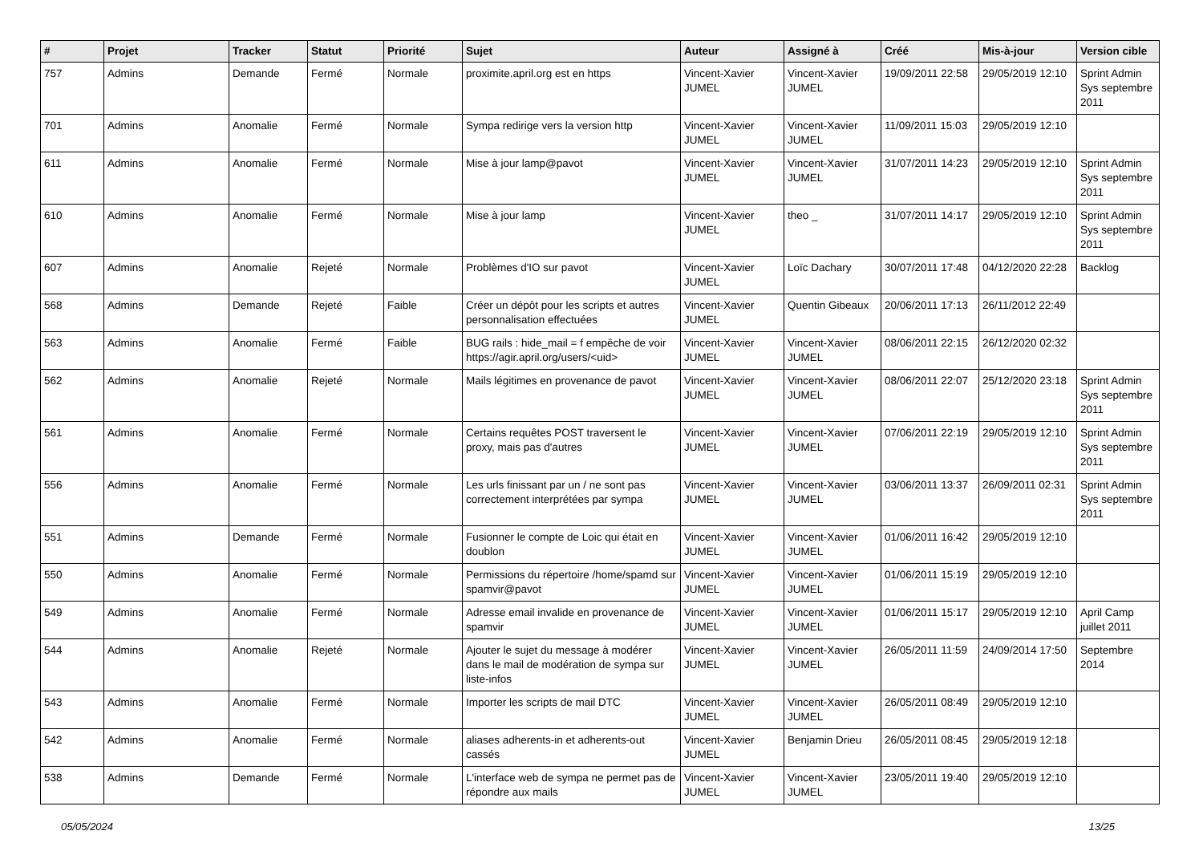| # | Projet | Tracker | Statut | Priorité | Sujet | Auteur | Assigné à | Créé | Mis-à-jour | Version cible |
| --- | --- | --- | --- | --- | --- | --- | --- | --- | --- | --- |
| 757 | Admins | Demande | Fermé | Normale | proximite.april.org est en https | Vincent-Xavier JUMEL | Vincent-Xavier JUMEL | 19/09/2011 22:58 | 29/05/2019 12:10 | Sprint Admin Sys septembre 2011 |
| 701 | Admins | Anomalie | Fermé | Normale | Sympa redirige vers la version http | Vincent-Xavier JUMEL | Vincent-Xavier JUMEL | 11/09/2011 15:03 | 29/05/2019 12:10 | |
| 611 | Admins | Anomalie | Fermé | Normale | Mise à jour lamp@pavot | Vincent-Xavier JUMEL | Vincent-Xavier JUMEL | 31/07/2011 14:23 | 29/05/2019 12:10 | Sprint Admin Sys septembre 2011 |
| 610 | Admins | Anomalie | Fermé | Normale | Mise à jour lamp | Vincent-Xavier JUMEL | theo _ | 31/07/2011 14:17 | 29/05/2019 12:10 | Sprint Admin Sys septembre 2011 |
| 607 | Admins | Anomalie | Rejeté | Normale | Problèmes d'IO sur pavot | Vincent-Xavier JUMEL | Loïc Dachary | 30/07/2011 17:48 | 04/12/2020 22:28 | Backlog |
| 568 | Admins | Demande | Rejeté | Faible | Créer un dépôt pour les scripts et autres personnalisation effectuées | Vincent-Xavier JUMEL | Quentin Gibeaux | 20/06/2011 17:13 | 26/11/2012 22:49 | |
| 563 | Admins | Anomalie | Fermé | Faible | BUG rails : hide_mail = f empêche de voir https://agir.april.org/users/<uid> | Vincent-Xavier JUMEL | Vincent-Xavier JUMEL | 08/06/2011 22:15 | 26/12/2020 02:32 | |
| 562 | Admins | Anomalie | Rejeté | Normale | Mails légitimes en provenance de pavot | Vincent-Xavier JUMEL | Vincent-Xavier JUMEL | 08/06/2011 22:07 | 25/12/2020 23:18 | Sprint Admin Sys septembre 2011 |
| 561 | Admins | Anomalie | Fermé | Normale | Certains requêtes POST traversent le proxy, mais pas d'autres | Vincent-Xavier JUMEL | Vincent-Xavier JUMEL | 07/06/2011 22:19 | 29/05/2019 12:10 | Sprint Admin Sys septembre 2011 |
| 556 | Admins | Anomalie | Fermé | Normale | Les urls finissant par un / ne sont pas correctement interprétées par sympa | Vincent-Xavier JUMEL | Vincent-Xavier JUMEL | 03/06/2011 13:37 | 26/09/2011 02:31 | Sprint Admin Sys septembre 2011 |
| 551 | Admins | Demande | Fermé | Normale | Fusionner le compte de Loic qui était en doublon | Vincent-Xavier JUMEL | Vincent-Xavier JUMEL | 01/06/2011 16:42 | 29/05/2019 12:10 | |
| 550 | Admins | Anomalie | Fermé | Normale | Permissions du répertoire /home/spamd sur spamvir@pavot | Vincent-Xavier JUMEL | Vincent-Xavier JUMEL | 01/06/2011 15:19 | 29/05/2019 12:10 | |
| 549 | Admins | Anomalie | Fermé | Normale | Adresse email invalide en provenance de spamvir | Vincent-Xavier JUMEL | Vincent-Xavier JUMEL | 01/06/2011 15:17 | 29/05/2019 12:10 | April Camp juillet 2011 |
| 544 | Admins | Anomalie | Rejeté | Normale | Ajouter le sujet du message à modérer dans le mail de modération de sympa sur liste-infos | Vincent-Xavier JUMEL | Vincent-Xavier JUMEL | 26/05/2011 11:59 | 24/09/2014 17:50 | Septembre 2014 |
| 543 | Admins | Anomalie | Fermé | Normale | Importer les scripts de mail DTC | Vincent-Xavier JUMEL | Vincent-Xavier JUMEL | 26/05/2011 08:49 | 29/05/2019 12:10 | |
| 542 | Admins | Anomalie | Fermé | Normale | aliases adherents-in et adherents-out cassés | Vincent-Xavier JUMEL | Benjamin Drieu | 26/05/2011 08:45 | 29/05/2019 12:18 | |
| 538 | Admins | Demande | Fermé | Normale | L'interface web de sympa ne permet pas de répondre aux mails | Vincent-Xavier JUMEL | Vincent-Xavier JUMEL | 23/05/2011 19:40 | 29/05/2019 12:10 | |
05/05/2024 13/25